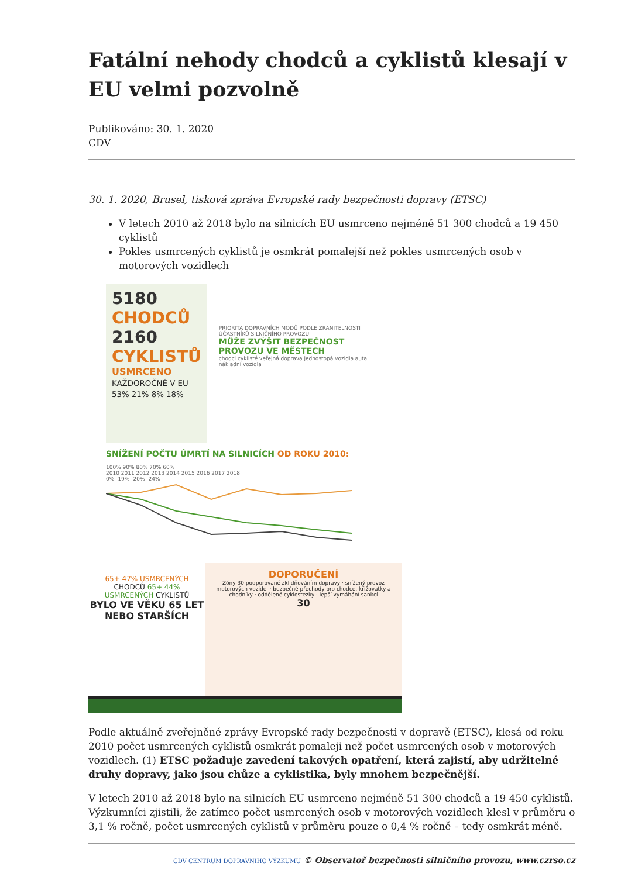Fatální nehody chodců a cyklistů klesají v EU velmi pozvolně
Publikováno: 30. 1. 2020
CDV
30. 1. 2020, Brusel, tisková zpráva Evropské rady bezpečnosti dopravy (ETSC)
V letech 2010 až 2018 bylo na silnicích EU usmrceno nejméně 51 300 chodců a 19 450 cyklistů
Pokles usmrcených cyklistů je osmkrát pomalejší než pokles usmrcených osob v motorových vozidlech
5180 CHODCŮ
2160 CYKLISTŮ
USMRCENO
KAŽDOROČNĚ V EU
53% 21% 8% 18%
PRIORITA DOPRAVNÍCH MODŮ PODLE ZRANITELNOSTI ÚČASTNÍKŮ SILNIČNÍHO PROVOZU
MŮŽE ZVÝŠIT BEZPEČNOST PROVOZU VE MĚSTECH
chodci cyklisté veřejná doprava jednostopá vozidla auta nákladní vozidla
SNÍŽENÍ POČTU ÚMRTÍ NA SILNICÍCH OD ROKU 2010:
100% 90% 80% 70% 60%
2010 2011 2012 2013 2014 2015 2016 2017 2018
0% -19% -20% -24%
65+ 47% USMRCENÝCH CHODCŮ 65+ 44% USMRCENÝCH CYKLISTŮ
BYLO VE VĚKU 65 LET NEBO STARŠÍCH
DOPORUČENÍ
Zóny 30 podporované zklidňováním dopravy · snížený provoz motorových vozidel · bezpečné přechody pro chodce, křižovatky a chodníky · oddělené cyklostezky · lepší vymáhání sankcí
30
Podle aktuálně zveřejněné zprávy Evropské rady bezpečnosti v dopravě (ETSC), klesá od roku 2010 počet usmrcených cyklistů osmkrát pomaleji než počet usmrcených osob v motorových vozidlech. (1) ETSC požaduje zavedení takových opatření, která zajistí, aby udržitelné druhy dopravy, jako jsou chůze a cyklistika, byly mnohem bezpečnější.
V letech 2010 až 2018 bylo na silnicích EU usmrceno nejméně 51 300 chodců a 19 450 cyklistů. Výzkumníci zjistili, že zatímco počet usmrcených osob v motorových vozidlech klesl v průměru o 3,1 % ročně, počet usmrcených cyklistů v průměru pouze o 0,4 % ročně – tedy osmkrát méně.
CDV CENTRUM DOPRAVNÍHO VÝZKUMU © Observatoř bezpečnosti silničního provozu, www.czrso.cz